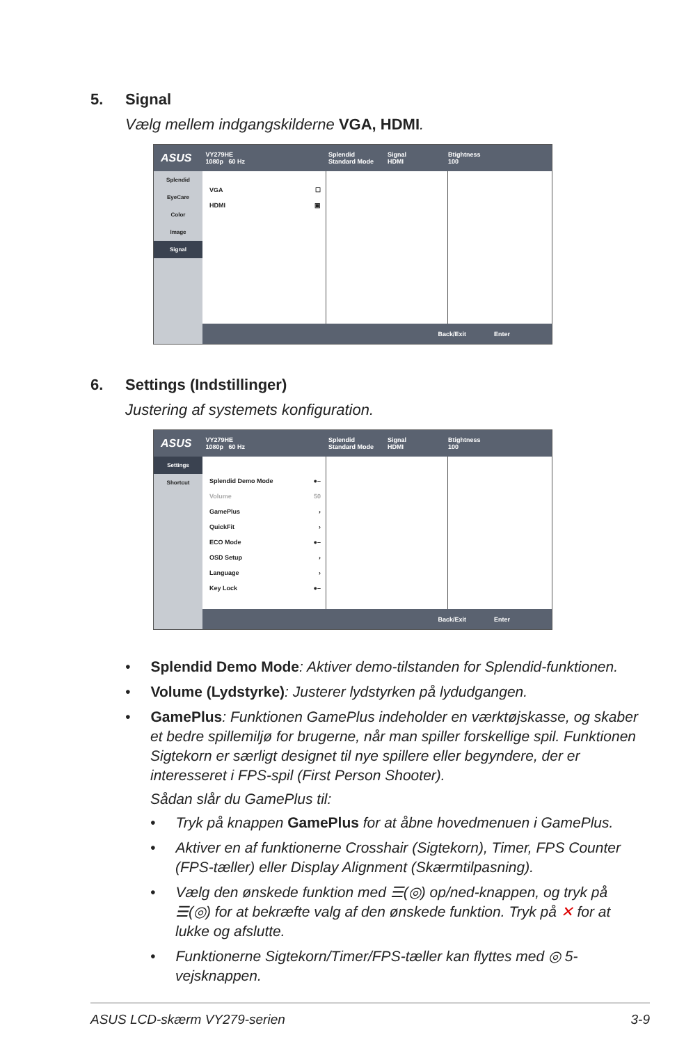5. Signal
Vælg mellem indgangskilderne VGA, HDMI.
ASUS VY279HE
1080p 60 Hz Splendid
Standard Mode Signal
HDMI Btightness
100
Splendid
EyeCare
Color
Image
Signal
VGA ☐
HDMI ▣
Back/Exit Enter
6. Settings (Indstillinger)
Justering af systemets konfiguration.
ASUS VY279HE
1080p 60 Hz Splendid
Standard Mode Signal
HDMI Btightness
100
Settings
Shortcut
Splendid Demo Mode ●–
Volume 50
GamePlus ›
QuickFit ›
ECO Mode ●–
OSD Setup ›
Language ›
Key Lock ●–
Back/Exit Enter
• Splendid Demo Mode: Aktiver demo-tilstanden for Splendid-funktionen.
• Volume (Lydstyrke): Justerer lydstyrken på lydudgangen.
• GamePlus: Funktionen GamePlus indeholder en værktøjskasse, og skaber et bedre spillemiljø for brugerne, når man spiller forskellige spil. Funktionen Sigtekorn er særligt designet til nye spillere eller begyndere, der er interesseret i FPS-spil (First Person Shooter).
Sådan slår du GamePlus til:
• Tryk på knappen GamePlus for at åbne hovedmenuen i GamePlus.
• Aktiver en af funktionerne Crosshair (Sigtekorn), Timer, FPS Counter (FPS-tæller) eller Display Alignment (Skærmtilpasning).
• Vælg den ønskede funktion med ☰(◎) op/ned-knappen, og tryk på ☰(◎) for at bekræfte valg af den ønskede funktion. Tryk på ✕ for at lukke og afslutte.
• Funktionerne Sigtekorn/Timer/FPS-tæller kan flyttes med ◎ 5-vejsknappen.
ASUS LCD-skærm VY279-serien 3-9